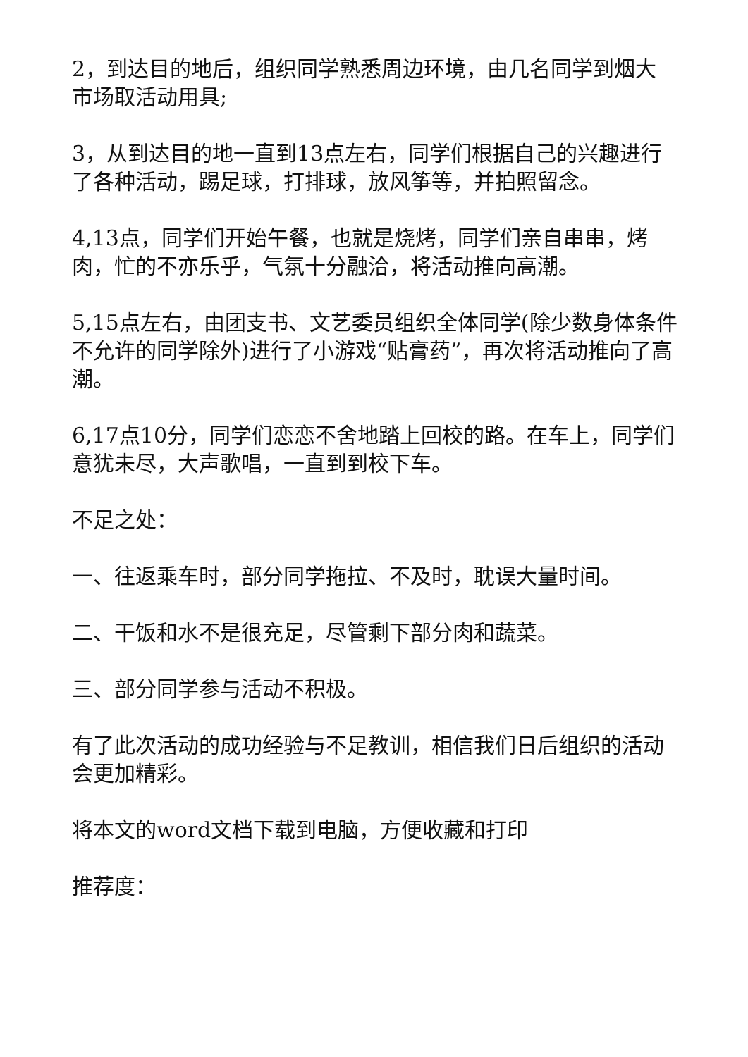2，到达目的地后，组织同学熟悉周边环境，由几名同学到烟大市场取活动用具;
3，从到达目的地一直到13点左右，同学们根据自己的兴趣进行了各种活动，踢足球，打排球，放风筝等，并拍照留念。
4,13点，同学们开始午餐，也就是烧烤，同学们亲自串串，烤肉，忙的不亦乐乎，气氛十分融洽，将活动推向高潮。
5,15点左右，由团支书、文艺委员组织全体同学(除少数身体条件不允许的同学除外)进行了小游戏“贴膏药”，再次将活动推向了高潮。
6,17点10分，同学们恋恋不舍地踏上回校的路。在车上，同学们意犹未尽，大声歌唱，一直到到校下车。
不足之处：
一、往返乘车时，部分同学拖拉、不及时，耽误大量时间。
二、干饭和水不是很充足，尽管剩下部分肉和蔬菜。
三、部分同学参与活动不积极。
有了此次活动的成功经验与不足教训，相信我们日后组织的活动会更加精彩。
将本文的word文档下载到电脑，方便收藏和打印
推荐度：